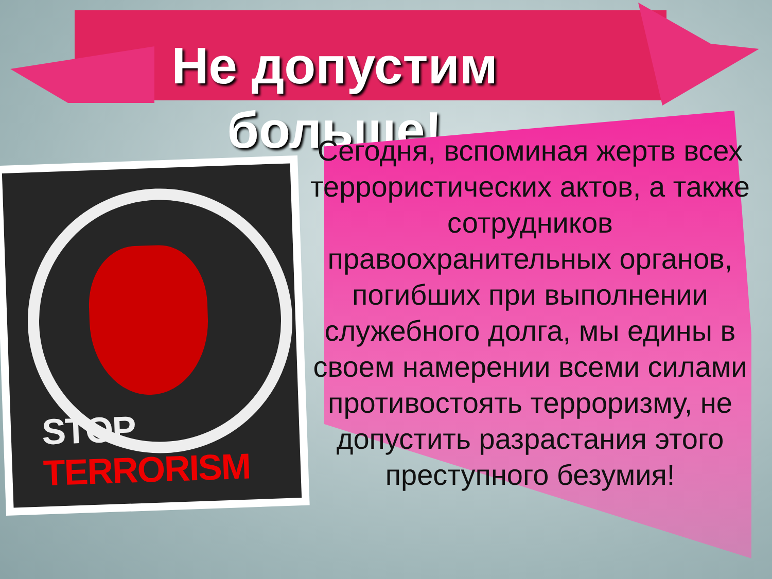Не допустим
больше!
STOP TERRORISM
Сегодня, вспоминая жертв всех террористических актов, а также сотрудников правоохранительных органов, погибших при выполнении служебного долга, мы едины в своем намерении всеми силами противостоять терроризму, не допустить разрастания этого преступного безумия!